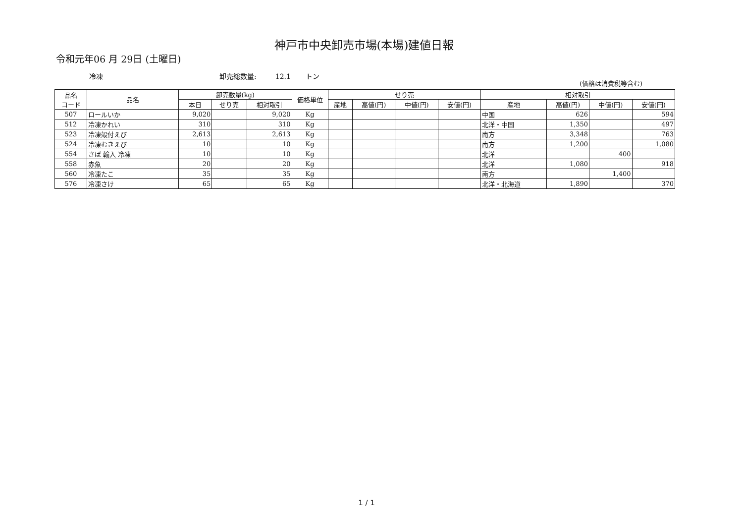神戸市中央卸売市場(本場)建値日報
令和元年06 月 29日 (土曜日)
冷凍 卸売総数量: 12.1 トン
(価格は消費税等含む)
| 品名 コード | 品名 | 卸売数量(kg) | | | 価格単位 | せり売 | | | | 相対取引 | | | |
| --- | --- | --- | --- | --- | --- | --- | --- | --- | --- | --- | --- | --- | --- |
| | | 本日 | せり売 | 相対取引 | | 産地 | 高値(円) | 中値(円) | 安値(円) | 産地 | 高値(円) | 中値(円) | 安値(円) |
| 507 | ロールいか | 9,020 | | 9,020 | Kg | | | | | 中国 | 626 | | 594 |
| 512 | 冷凍かれい | 310 | | 310 | Kg | | | | | 北洋・中国 | 1,350 | | 497 |
| 523 | 冷凍殻付えび | 2,613 | | 2,613 | Kg | | | | | 南方 | 3,348 | | 763 |
| 524 | 冷凍むきえび | 10 | | 10 | Kg | | | | | 南方 | 1,200 | | 1,080 |
| 554 | さば 輸入 冷凍 | 10 | | 10 | Kg | | | | | 北洋 | | 400 | |
| 558 | 赤魚 | 20 | | 20 | Kg | | | | | 北洋 | 1,080 | | 918 |
| 560 | 冷凍たこ | 35 | | 35 | Kg | | | | | 南方 | | 1,400 | |
| 576 | 冷凍さけ | 65 | | 65 | Kg | | | | | 北洋・北海道 | 1,890 | | 370 |
1 / 1